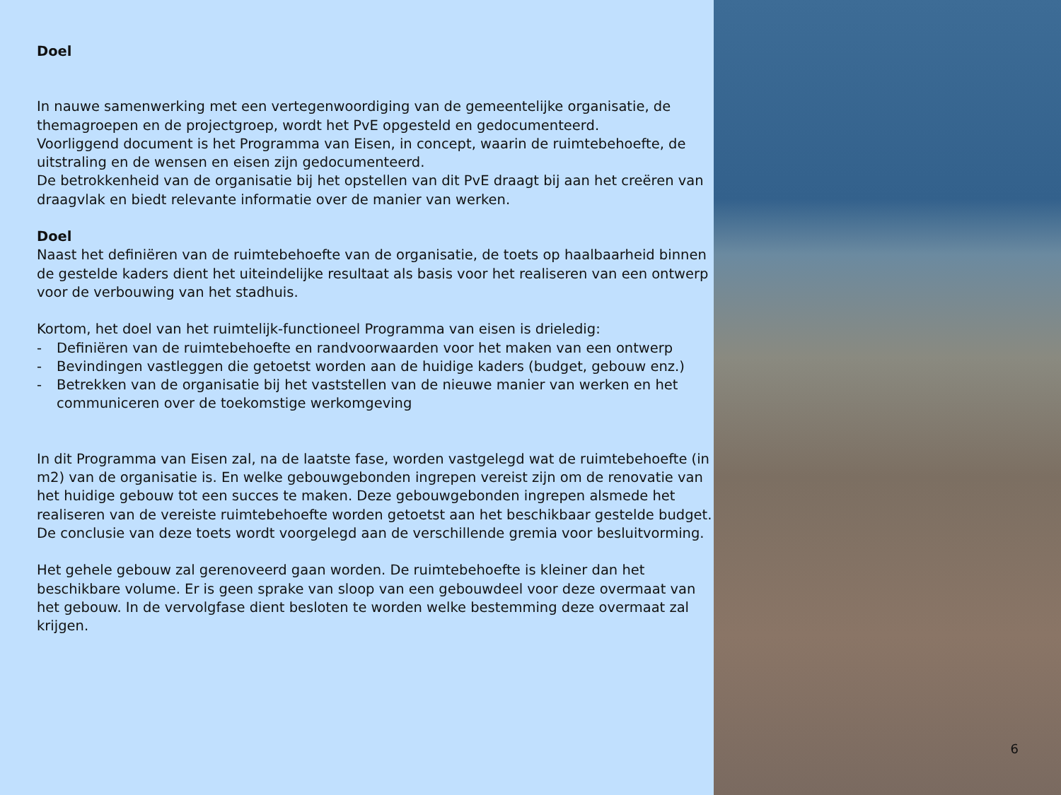Doel
In nauwe samenwerking met een vertegenwoordiging van de gemeentelijke organisatie, de themagroepen en de projectgroep, wordt het PvE opgesteld en gedocumenteerd.
Voorliggend document is het Programma van Eisen, in concept, waarin de ruimtebehoefte, de uitstraling en de wensen en eisen zijn gedocumenteerd.
De betrokkenheid van de organisatie bij het opstellen van dit PvE draagt bij aan het creëren van draagvlak en biedt relevante informatie over de manier van werken.
Doel
Naast het definiëren van de ruimtebehoefte van de organisatie, de toets op haalbaarheid binnen de gestelde kaders dient het uiteindelijke resultaat als basis voor het realiseren van een ontwerp voor de verbouwing van het stadhuis.
Kortom, het doel van het ruimtelijk-functioneel Programma van eisen is drieledig:
- Definiëren van de ruimtebehoefte en randvoorwaarden voor het maken van een ontwerp
- Bevindingen vastleggen die getoetst worden aan de huidige kaders (budget, gebouw enz.)
- Betrekken van de organisatie bij het vaststellen van de nieuwe manier van werken en het communiceren over de toekomstige werkomgeving
In dit Programma van Eisen zal, na de laatste fase, worden vastgelegd wat de ruimtebehoefte (in m2) van de organisatie is. En welke gebouwgebonden ingrepen vereist zijn om de renovatie van het huidige gebouw tot een succes te maken. Deze gebouwgebonden ingrepen alsmede het realiseren van de vereiste ruimtebehoefte worden getoetst aan het beschikbaar gestelde budget. De conclusie van deze toets wordt voorgelegd aan de verschillende gremia voor besluitvorming.
Het gehele gebouw zal gerenoveerd gaan worden. De ruimtebehoefte is kleiner dan het beschikbare volume. Er is geen sprake van sloop van een gebouwdeel voor deze overmaat van het gebouw. In de vervolgfase dient besloten te worden welke bestemming deze overmaat zal krijgen.
6